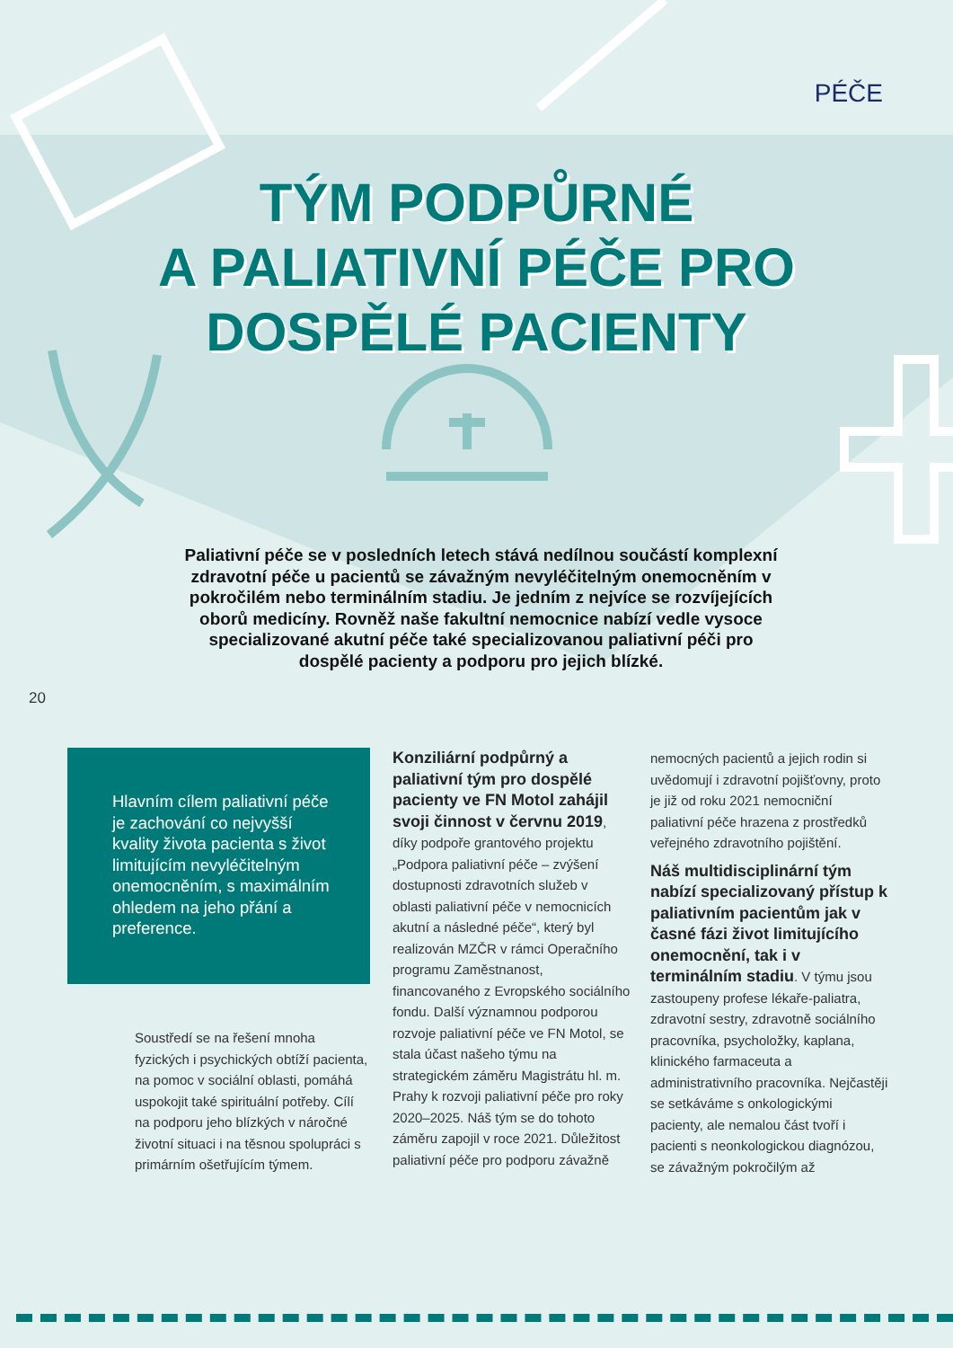PÉČE
TÝM PODPŮRNÉ
A PALIATIVNÍ PÉČE PRO
DOSPĚLÉ PACIENTY
Paliativní péče se v posledních letech stává nedílnou součástí komplexní zdravotní péče u pacientů se závažným nevyléčitelným onemocněním v pokročilém nebo terminálním stadiu. Je jedním z nejvíce se rozvíjejících oborů medicíny. Rovněž naše fakultní nemocnice nabízí vedle vysoce specializované akutní péče také specializovanou paliativní péči pro dospělé pacienty a podporu pro jejich blízké.
20
Hlavním cílem paliativní péče je zachování co nejvyšší kvality života pacienta s život limitujícím nevyléčitelným onemocněním, s maximálním ohledem na jeho přání a preference.
Soustředí se na řešení mnoha fyzických i psychických obtíží pacienta, na pomoc v sociální oblasti, pomáhá uspokojit také spirituální potřeby. Cílí na podporu jeho blízkých v náročné životní situaci i na těsnou spolupráci s primárním ošetřujícím týmem.
Konziliární podpůrný a paliativní tým pro dospělé pacienty ve FN Motol zahájil svoji činnost v červnu 2019, díky podpoře grantového projektu „Podpora paliativní péče – zvýšení dostupnosti zdravotních služeb v oblasti paliativní péče v nemocnicích akutní a následné péče“, který byl realizován MZČR v rámci Operačního programu Zaměstnanost, financovaného z Evropského sociálního fondu. Další významnou podporou rozvoje paliativní péče ve FN Motol, se stala účast našeho týmu na strategickém záměru Magistrátu hl. m. Prahy k rozvoji paliativní péče pro roky 2020–2025. Náš tým se do tohoto záměru zapojil v roce 2021. Důležitost paliativní péče pro podporu závažně
nemocných pacientů a jejich rodin si uvědomují i zdravotní pojišťovny, proto je již od roku 2021 nemocniční paliativní péče hrazena z prostředků veřejného zdravotního pojištění.
Náš multidisciplinární tým nabízí specializovaný přístup k paliativním pacientům jak v časné fázi život limitujícího onemocnění, tak i v terminálním stadiu. V týmu jsou zastoupeny profese lékaře-paliatra, zdravotní sestry, zdravotně sociálního pracovníka, psycholožky, kaplana, klinického farmaceuta a administrativního pracovníka. Nejčastěji se setkáváme s onkologickými pacienty, ale nemalou část tvoří i pacienti s neonkologickou diagnózou, se závažným pokročilým až